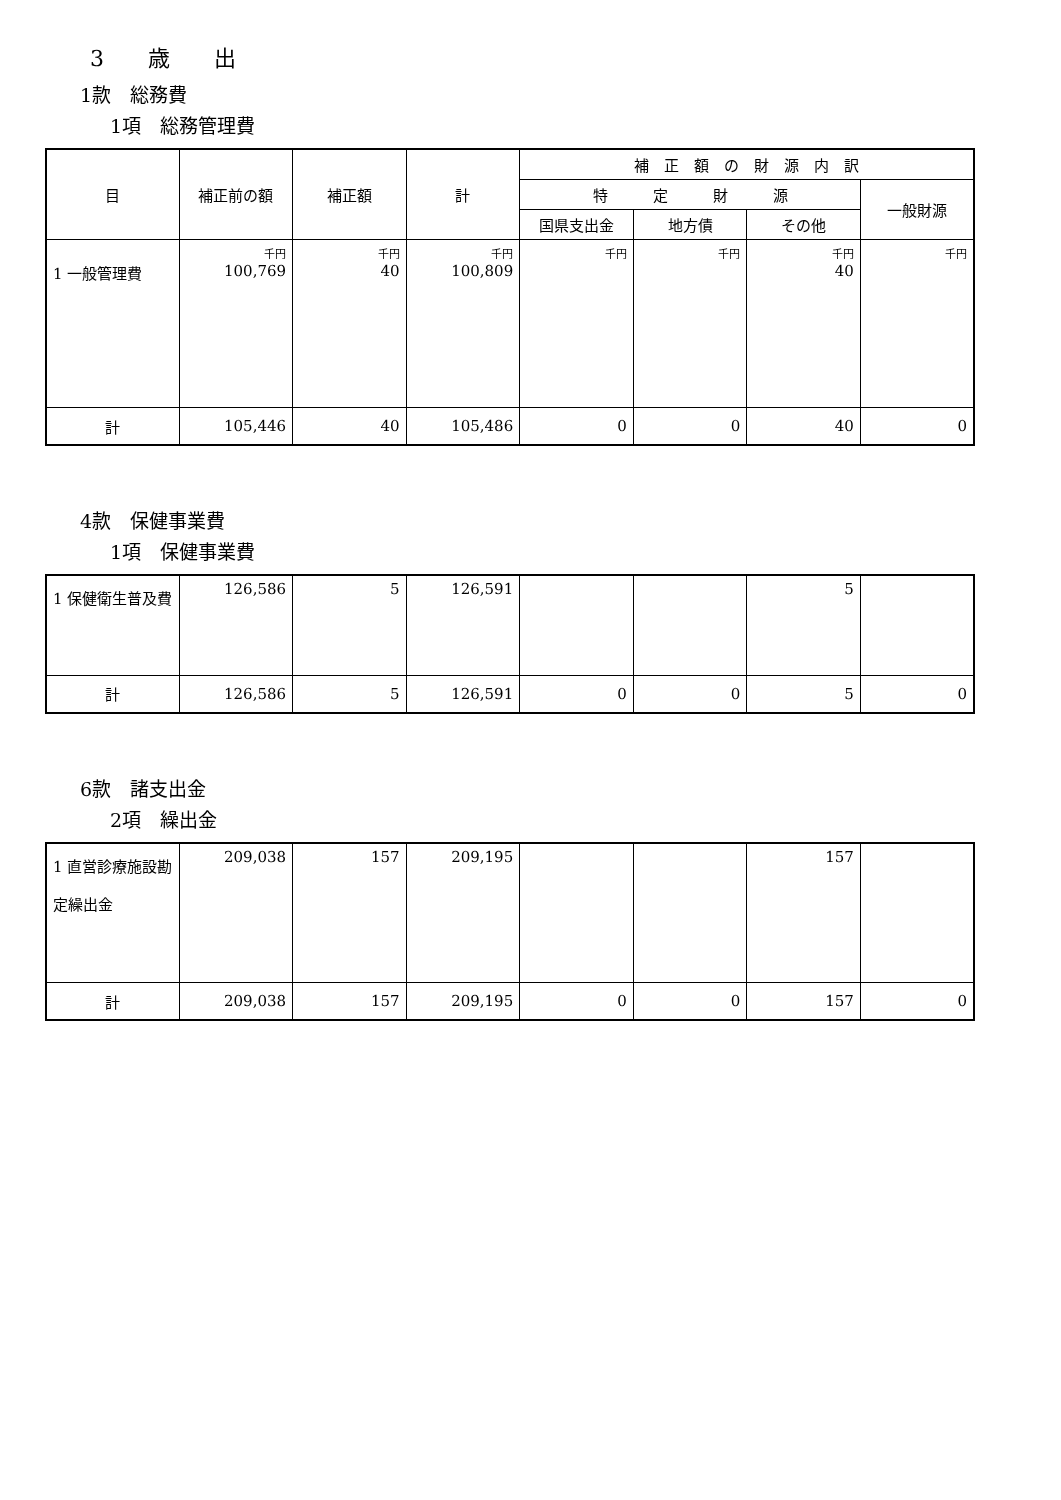3　　歳　　出
1款　総務費
1項　総務管理費
| 目 | 補正前の額 | 補正額 | 計 | 補 正 額 の 財 源 内 訳 | | | |
| --- | --- | --- | --- | --- | --- | --- | --- |
| | | | | 特 定 財 源 | | | 一般財源 |
| | | | | 国県支出金 | 地方債 | その他 | |
| 1 一般管理費 | 千円 100,769 | 千円 40 | 千円 100,809 | 千円 | 千円 | 千円 40 | 千円 |
| 計 | 105,446 | 40 | 105,486 | 0 | 0 | 40 | 0 |
4款　保健事業費
1項　保健事業費
| 1 保健衛生普及費 | 126,586 | 5 | 126,591 | | | 5 | |
| 計 | 126,586 | 5 | 126,591 | 0 | 0 | 5 | 0 |
6款　諸支出金
2項　繰出金
| 1 直営診療施設勘定繰出金 | 209,038 | 157 | 209,195 | | | 157 | |
| 計 | 209,038 | 157 | 209,195 | 0 | 0 | 157 | 0 |